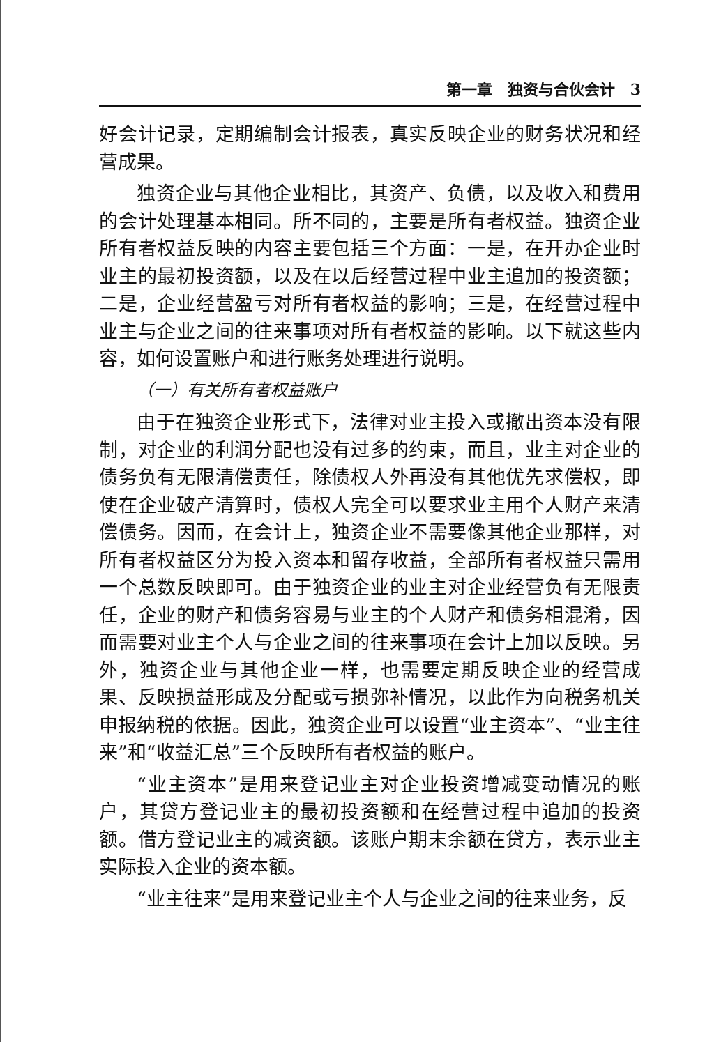第一章　独资与合伙会计　3
好会计记录，定期编制会计报表，真实反映企业的财务状况和经营成果。
独资企业与其他企业相比，其资产、负债，以及收入和费用的会计处理基本相同。所不同的，主要是所有者权益。独资企业所有者权益反映的内容主要包括三个方面：一是，在开办企业时业主的最初投资额，以及在以后经营过程中业主追加的投资额；二是，企业经营盈亏对所有者权益的影响；三是，在经营过程中业主与企业之间的往来事项对所有者权益的影响。以下就这些内容，如何设置账户和进行账务处理进行说明。
（一）有关所有者权益账户
由于在独资企业形式下，法律对业主投入或撤出资本没有限制，对企业的利润分配也没有过多的约束，而且，业主对企业的债务负有无限清偿责任，除债权人外再没有其他优先求偿权，即使在企业破产清算时，债权人完全可以要求业主用个人财产来清偿债务。因而，在会计上，独资企业不需要像其他企业那样，对所有者权益区分为投入资本和留存收益，全部所有者权益只需用一个总数反映即可。由于独资企业的业主对企业经营负有无限责任，企业的财产和债务容易与业主的个人财产和债务相混淆，因而需要对业主个人与企业之间的往来事项在会计上加以反映。另外，独资企业与其他企业一样，也需要定期反映企业的经营成果、反映损益形成及分配或亏损弥补情况，以此作为向税务机关申报纳税的依据。因此，独资企业可以设置“业主资本”、“业主往来”和“收益汇总”三个反映所有者权益的账户。
“业主资本”是用来登记业主对企业投资增减变动情况的账户，其贷方登记业主的最初投资额和在经营过程中追加的投资额。借方登记业主的减资额。该账户期末余额在贷方，表示业主实际投入企业的资本额。
“业主往来”是用来登记业主个人与企业之间的往来业务，反